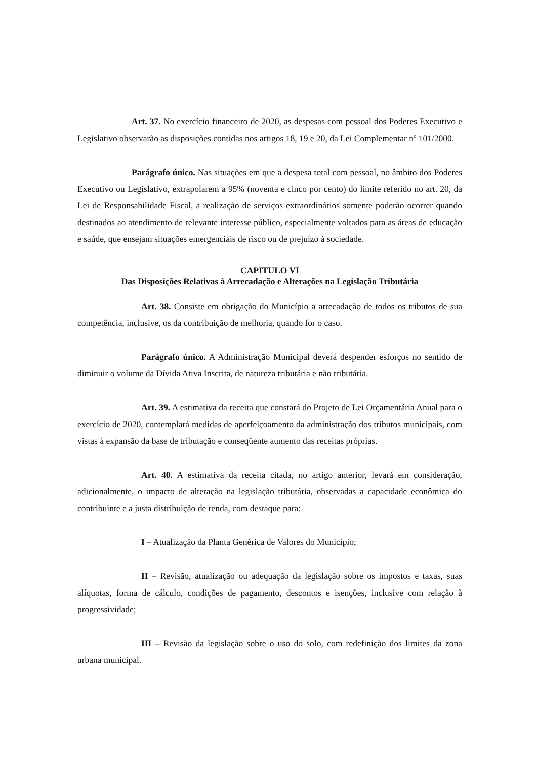Art. 37. No exercício financeiro de 2020, as despesas com pessoal dos Poderes Executivo e Legislativo observarão as disposições contidas nos artigos 18, 19 e 20, da Lei Complementar nº 101/2000.
Parágrafo único. Nas situações em que a despesa total com pessoal, no âmbito dos Poderes Executivo ou Legislativo, extrapolarem a 95% (noventa e cinco por cento) do limite referido no art. 20, da Lei de Responsabilidade Fiscal, a realização de serviços extraordinários somente poderão ocorrer quando destinados ao atendimento de relevante interesse público, especialmente voltados para as áreas de educação e saúde, que ensejam situações emergenciais de risco ou de prejuízo à sociedade.
CAPITULO VI
Das Disposições Relativas à Arrecadação e Alterações na Legislação Tributária
Art. 38. Consiste em obrigação do Município a arrecadação de todos os tributos de sua competência, inclusive, os da contribuição de melhoria, quando for o caso.
Parágrafo único. A Administração Municipal deverá despender esforços no sentido de diminuir o volume da Dívida Ativa Inscrita, de natureza tributária e não tributária.
Art. 39. A estimativa da receita que constará do Projeto de Lei Orçamentária Anual para o exercício de 2020, contemplará medidas de aperfeiçoamento da administração dos tributos municipais, com vistas à expansão da base de tributação e conseqüente aumento das receitas próprias.
Art. 40. A estimativa da receita citada, no artigo anterior, levará em consideração, adicionalmente, o impacto de alteração na legislação tributária, observadas a capacidade econômica do contribuinte e a justa distribuição de renda, com destaque para:
I – Atualização da Planta Genérica de Valores do Município;
II – Revisão, atualização ou adequação da legislação sobre os impostos e taxas, suas alíquotas, forma de cálculo, condições de pagamento, descontos e isenções, inclusive com relação à progressividade;
III – Revisão da legislação sobre o uso do solo, com redefinição dos limites da zona urbana municipal.